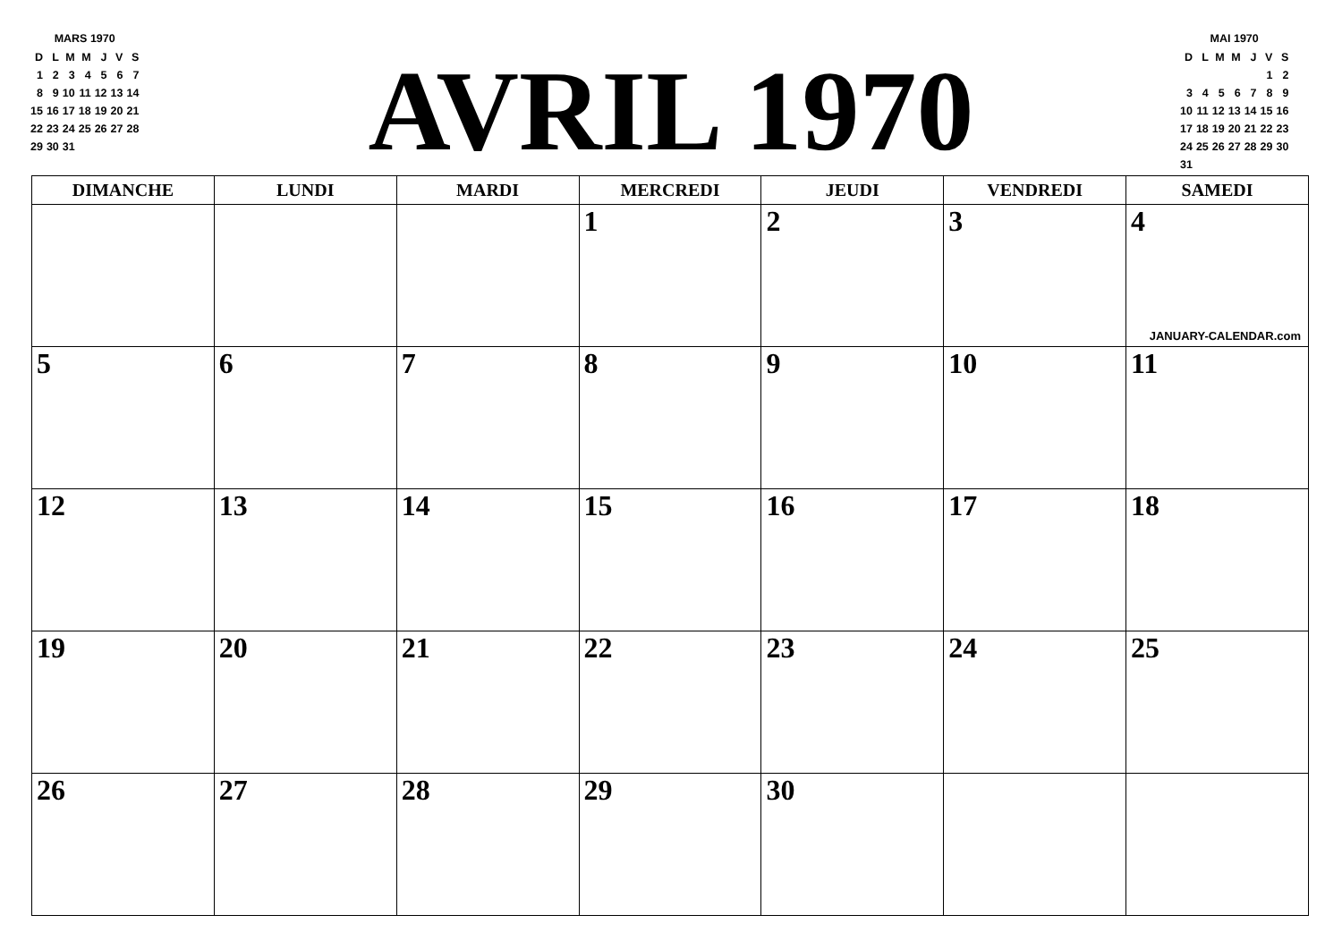MARS 1970
| D | L | M | M | J | V | S |
| 1 | 2 | 3 | 4 | 5 | 6 | 7 |
| 8 | 9 | 10 | 11 | 12 | 13 | 14 |
| 15 | 16 | 17 | 18 | 19 | 20 | 21 |
| 22 | 23 | 24 | 25 | 26 | 27 | 28 |
| 29 | 30 | 31 | | | | |
AVRIL 1970
MAI 1970
| D | L | M | M | J | V | S |
| | | | | | 1 | 2 |
| 3 | 4 | 5 | 6 | 7 | 8 | 9 |
| 10 | 11 | 12 | 13 | 14 | 15 | 16 |
| 17 | 18 | 19 | 20 | 21 | 22 | 23 |
| 24 | 25 | 26 | 27 | 28 | 29 | 30 |
| 31 | | | | | | |
| DIMANCHE | LUNDI | MARDI | MERCREDI | JEUDI | VENDREDI | SAMEDI |
| --- | --- | --- | --- | --- | --- | --- |
| | | | 1 | 2 | 3 | 4 JANUARY-CALENDAR.com |
| 5 | 6 | 7 | 8 | 9 | 10 | 11 |
| 12 | 13 | 14 | 15 | 16 | 17 | 18 |
| 19 | 20 | 21 | 22 | 23 | 24 | 25 |
| 26 | 27 | 28 | 29 | 30 | | |